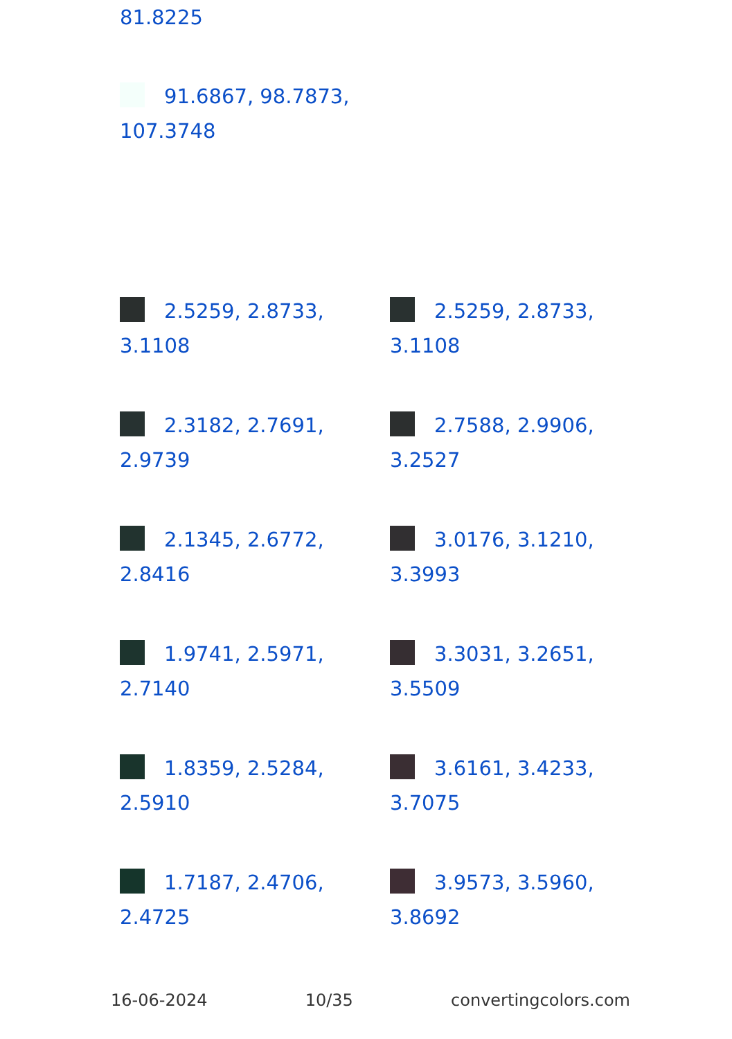81.8225
91.6867, 98.7873,
107.3748
2.5259, 2.8733,
3.1108
2.5259, 2.8733,
3.1108
2.3182, 2.7691,
2.9739
2.7588, 2.9906,
3.2527
2.1345, 2.6772,
2.8416
3.0176, 3.1210,
3.3993
1.9741, 2.5971,
2.7140
3.3031, 3.2651,
3.5509
1.8359, 2.5284,
2.5910
3.6161, 3.4233,
3.7075
1.7187, 2.4706,
2.4725
3.9573, 3.5960,
3.8692
16-06-2024 10/35 convertingcolors.com